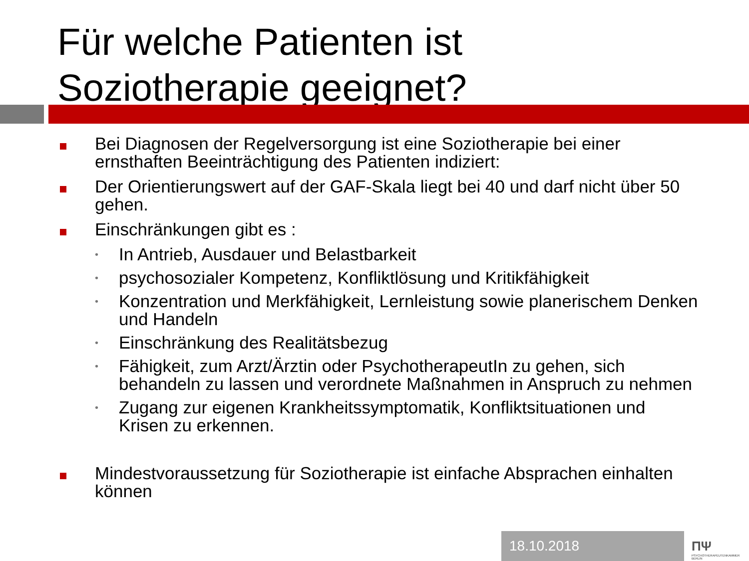Für welche Patienten ist
Soziotherapie geeignet?
Bei Diagnosen der Regelversorgung ist eine Soziotherapie bei einer ernsthaften Beeinträchtigung des Patienten indiziert:
Der Orientierungswert auf der GAF-Skala liegt bei 40 und darf nicht über 50 gehen.
Einschränkungen gibt es :
•
In Antrieb, Ausdauer und Belastbarkeit
•
psychosozialer Kompetenz, Konfliktlösung und Kritikfähigkeit
•
Konzentration und Merkfähigkeit, Lernleistung sowie planerischem Denken und Handeln
•
Einschränkung des Realitätsbezug
•
Fähigkeit, zum Arzt/Ärztin oder PsychotherapeutIn zu gehen, sich behandeln zu lassen und verordnete Maßnahmen in Anspruch zu nehmen
•
Zugang zur eigenen Krankheitssymptomatik, Konfliktsituationen und Krisen zu erkennen.
Mindestvoraussetzung für Soziotherapie ist einfache Absprachen einhalten können
18.10.2018
ΠΨ
PSYCHOTHERAPEUTENKAMMER BERLIN